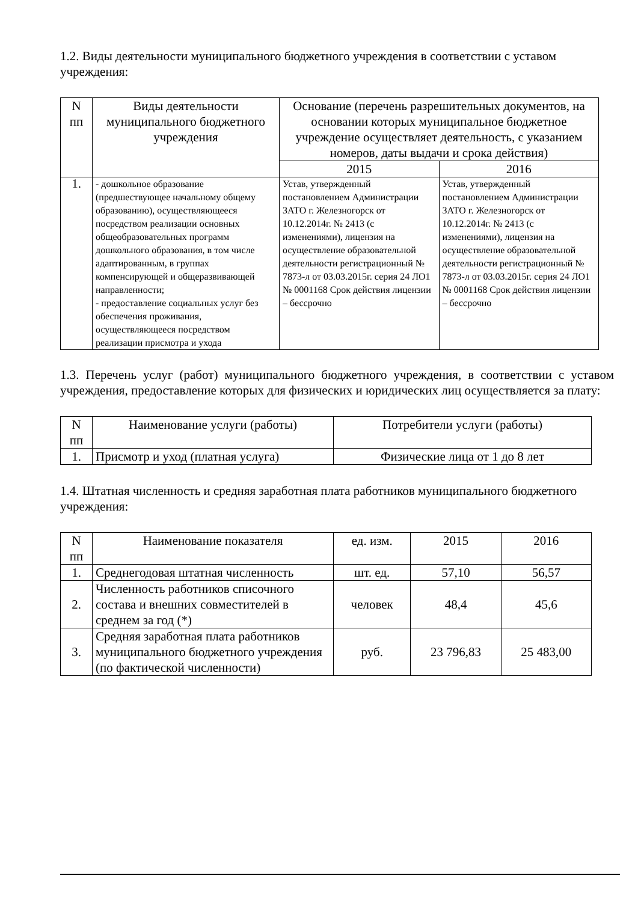1.2. Виды деятельности муниципального бюджетного учреждения в соответствии с уставом учреждения:
| N пп | Виды деятельности муниципального бюджетного учреждения | Основание (перечень разрешительных документов, на основании которых муниципальное бюджетное учреждение осуществляет деятельность, с указанием номеров, даты выдачи и срока действия) | |
| --- | --- | --- | --- |
| | | 2015 | 2016 |
| 1. | - дошкольное образование (предшествующее начальному общему образованию), осуществляющееся посредством реализации основных общеобразовательных программ дошкольного образования, в том числе адаптированным, в группах компенсирующей и общеразвивающей направленности; - предоставление социальных услуг без обеспечения проживания, осуществляющееся посредством реализации присмотра и ухода | Устав, утвержденный постановлением Администрации ЗАТО г. Железногорск от 10.12.2014г. № 2413 (с изменениями), лицензия на осуществление образовательной деятельности регистрационный № 7873-л от 03.03.2015г. серия 24 ЛО1 № 0001168 Срок действия лицензии – бессрочно | Устав, утвержденный постановлением Администрации ЗАТО г. Железногорск от 10.12.2014г. № 2413 (с изменениями), лицензия на осуществление образовательной деятельности регистрационный № 7873-л от 03.03.2015г. серия 24 ЛО1 № 0001168 Срок действия лицензии – бессрочно |
1.3. Перечень услуг (работ) муниципального бюджетного учреждения, в соответствии с уставом учреждения, предоставление которых для физических и юридических лиц осуществляется за плату:
| N пп | Наименование услуги (работы) | Потребители услуги (работы) |
| --- | --- | --- |
| 1. | Присмотр и уход (платная услуга) | Физические лица от 1 до 8 лет |
1.4. Штатная численность и средняя заработная плата работников муниципального бюджетного учреждения:
| N пп | Наименование показателя | ед. изм. | 2015 | 2016 |
| --- | --- | --- | --- | --- |
| 1. | Среднегодовая штатная численность | шт. ед. | 57,10 | 56,57 |
| 2. | Численность работников списочного состава и внешних совместителей в среднем за год (*) | человек | 48,4 | 45,6 |
| 3. | Средняя заработная плата работников муниципального бюджетного учреждения (по фактической численности) | руб. | 23 796,83 | 25 483,00 |